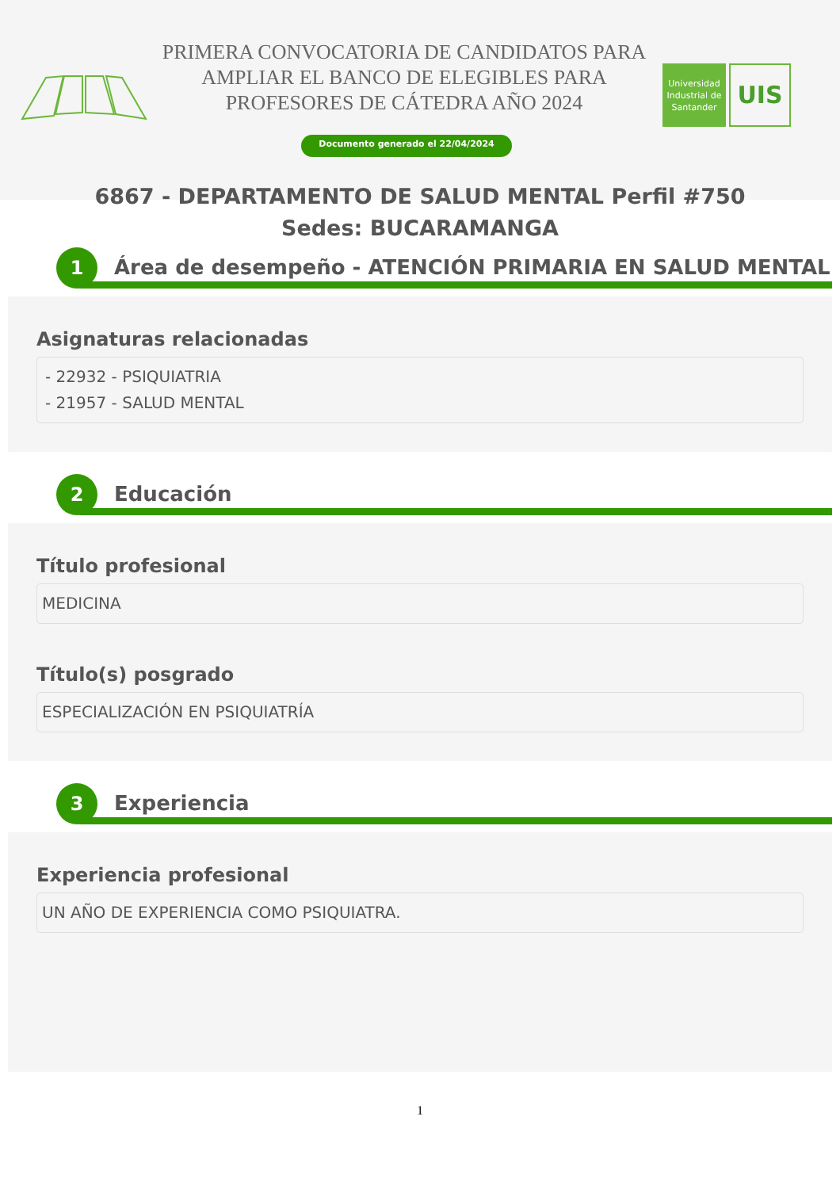PRIMERA CONVOCATORIA DE CANDIDATOS PARA AMPLIAR EL BANCO DE ELEGIBLES PARA PROFESORES DE CÁTEDRA AÑO 2024
Documento generado el 22/04/2024
Universidad Industrial de Santander
UIS
6867 - DEPARTAMENTO DE SALUD MENTAL Perfil #750
Sedes: BUCARAMANGA
1
Área de desempeño - ATENCIÓN PRIMARIA EN SALUD MENTAL
Asignaturas relacionadas
- 22932 - PSIQUIATRIA
- 21957 - SALUD MENTAL
2 Educación
Título profesional
MEDICINA
Título(s) posgrado
ESPECIALIZACIÓN EN PSIQUIATRÍA
3 Experiencia
Experiencia profesional
UN AÑO DE EXPERIENCIA COMO PSIQUIATRA.
1